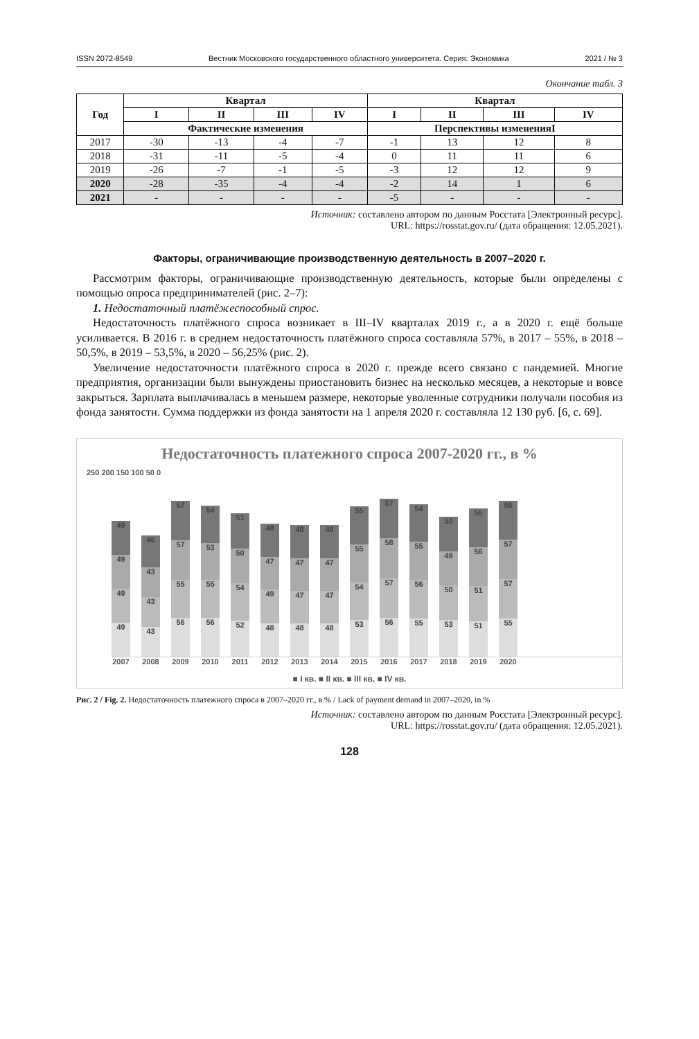ISSN 2072-8549 Вестник Московского государственного областного университета. Серия: Экономика 2021 / № 3
Окончание табл. 3
| Год | Квартал | | | | Квартал | | | |
| --- | --- | --- | --- | --- | --- | --- | --- | --- |
| | I | II | III | IV | I | II | III | IV |
| | Фактические изменения | | | | Перспективы измененияI | | | |
| 2017 | -30 | -13 | -4 | -7 | -1 | 13 | 12 | 8 |
| 2018 | -31 | -11 | -5 | -4 | 0 | 11 | 11 | 6 |
| 2019 | -26 | -7 | -1 | -5 | -3 | 12 | 12 | 9 |
| 2020 | -28 | -35 | -4 | -4 | -2 | 14 | 1 | 6 |
| 2021 | - | - | - | - | -5 | - | - | - |
Источник: составлено автором по данным Росстата [Электронный ресурс].
URL: https://rosstat.gov.ru/ (дата обращения: 12.05.2021).
Факторы, ограничивающие производственную деятельность в 2007–2020 г.
Рассмотрим факторы, ограничивающие производственную деятельность, которые были определены с помощью опроса предпринимателей (рис. 2–7):
1. Недостаточный платёжеспособный спрос.
Недостаточность платёжного спроса возникает в III–IV кварталах 2019 г., а в 2020 г. ещё больше усиливается. В 2016 г. в среднем недостаточность платёжного спроса составляла 57%, в 2017 – 55%, в 2018 – 50,5%, в 2019 – 53,5%, в 2020 – 56,25% (рис. 2).
Увеличение недостаточности платёжного спроса в 2020 г. прежде всего связано с пандемией. Многие предприятия, организации были вынуждены приостановить бизнес на несколько месяцев, а некоторые и вовсе закрыться. Зарплата выплачивалась в меньшем размере, некоторые уволенные сотрудники получали пособия из фонда занятости. Сумма поддержки из фонда занятости на 1 апреля 2020 г. составляла 12 130 руб. [6, с. 69].
Недостаточность платежного спроса 2007-2020 гг., в %
250 200 150 100 50 0
49
49
49
49
43
43
43
46
56
55
57
57
56
55
53
54
52
54
50
51
48
49
47
48
48
47
47
48
48
47
47
48
53
54
55
55
56
57
58
57
55
56
55
54
53
50
49
50
51
51
56
56
55
57
57
56
2007 2008 2009 2010 2011 2012 2013 2014 2015 2016 2017 2018 2019 2020
■ I кв. ■ II кв. ■ III кв. ■ IV кв.
Рис. 2 / Fig. 2. Недостаточность платежного спроса в 2007–2020 гг., в % / Lack of payment demand in 2007–2020, in %
Источник: составлено автором по данным Росстата [Электронный ресурс].
URL: https://rosstat.gov.ru/ (дата обращения: 12.05.2021).
128